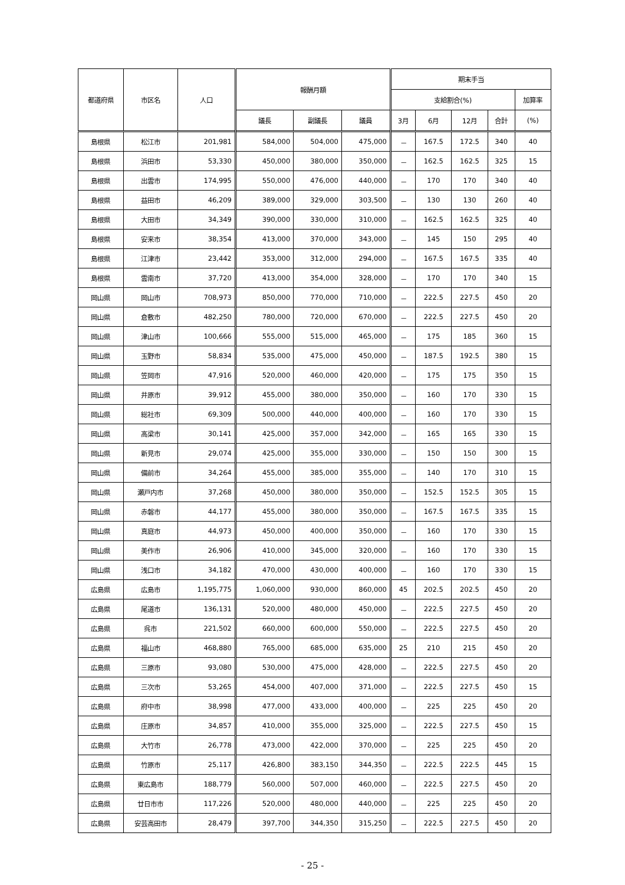| 都道府県 | 市区名 | 人口 | 報酬月額 | | | 期末手当 | | | | |
| --- | --- | --- | --- | --- | --- | --- | --- | --- | --- | --- |
| | | | | | | 支給割合(%) | | | | 加算率 |
| | | | 議長 | 副議長 | 議員 | 3月 | 6月 | 12月 | 合計 | (%) |
| 島根県 | 松江市 | 201,981 | 584,000 | 504,000 | 475,000 | － | 167.5 | 172.5 | 340 | 40 |
| 島根県 | 浜田市 | 53,330 | 450,000 | 380,000 | 350,000 | － | 162.5 | 162.5 | 325 | 15 |
| 島根県 | 出雲市 | 174,995 | 550,000 | 476,000 | 440,000 | － | 170 | 170 | 340 | 40 |
| 島根県 | 益田市 | 46,209 | 389,000 | 329,000 | 303,500 | － | 130 | 130 | 260 | 40 |
| 島根県 | 大田市 | 34,349 | 390,000 | 330,000 | 310,000 | － | 162.5 | 162.5 | 325 | 40 |
| 島根県 | 安来市 | 38,354 | 413,000 | 370,000 | 343,000 | － | 145 | 150 | 295 | 40 |
| 島根県 | 江津市 | 23,442 | 353,000 | 312,000 | 294,000 | － | 167.5 | 167.5 | 335 | 40 |
| 島根県 | 雲南市 | 37,720 | 413,000 | 354,000 | 328,000 | － | 170 | 170 | 340 | 15 |
| 岡山県 | 岡山市 | 708,973 | 850,000 | 770,000 | 710,000 | － | 222.5 | 227.5 | 450 | 20 |
| 岡山県 | 倉敷市 | 482,250 | 780,000 | 720,000 | 670,000 | － | 222.5 | 227.5 | 450 | 20 |
| 岡山県 | 津山市 | 100,666 | 555,000 | 515,000 | 465,000 | － | 175 | 185 | 360 | 15 |
| 岡山県 | 玉野市 | 58,834 | 535,000 | 475,000 | 450,000 | － | 187.5 | 192.5 | 380 | 15 |
| 岡山県 | 笠岡市 | 47,916 | 520,000 | 460,000 | 420,000 | － | 175 | 175 | 350 | 15 |
| 岡山県 | 井原市 | 39,912 | 455,000 | 380,000 | 350,000 | － | 160 | 170 | 330 | 15 |
| 岡山県 | 総社市 | 69,309 | 500,000 | 440,000 | 400,000 | － | 160 | 170 | 330 | 15 |
| 岡山県 | 高梁市 | 30,141 | 425,000 | 357,000 | 342,000 | － | 165 | 165 | 330 | 15 |
| 岡山県 | 新見市 | 29,074 | 425,000 | 355,000 | 330,000 | － | 150 | 150 | 300 | 15 |
| 岡山県 | 備前市 | 34,264 | 455,000 | 385,000 | 355,000 | － | 140 | 170 | 310 | 15 |
| 岡山県 | 瀬戸内市 | 37,268 | 450,000 | 380,000 | 350,000 | － | 152.5 | 152.5 | 305 | 15 |
| 岡山県 | 赤磐市 | 44,177 | 455,000 | 380,000 | 350,000 | － | 167.5 | 167.5 | 335 | 15 |
| 岡山県 | 真庭市 | 44,973 | 450,000 | 400,000 | 350,000 | － | 160 | 170 | 330 | 15 |
| 岡山県 | 美作市 | 26,906 | 410,000 | 345,000 | 320,000 | － | 160 | 170 | 330 | 15 |
| 岡山県 | 浅口市 | 34,182 | 470,000 | 430,000 | 400,000 | － | 160 | 170 | 330 | 15 |
| 広島県 | 広島市 | 1,195,775 | 1,060,000 | 930,000 | 860,000 | 45 | 202.5 | 202.5 | 450 | 20 |
| 広島県 | 尾道市 | 136,131 | 520,000 | 480,000 | 450,000 | － | 222.5 | 227.5 | 450 | 20 |
| 広島県 | 呉市 | 221,502 | 660,000 | 600,000 | 550,000 | － | 222.5 | 227.5 | 450 | 20 |
| 広島県 | 福山市 | 468,880 | 765,000 | 685,000 | 635,000 | 25 | 210 | 215 | 450 | 20 |
| 広島県 | 三原市 | 93,080 | 530,000 | 475,000 | 428,000 | － | 222.5 | 227.5 | 450 | 20 |
| 広島県 | 三次市 | 53,265 | 454,000 | 407,000 | 371,000 | － | 222.5 | 227.5 | 450 | 15 |
| 広島県 | 府中市 | 38,998 | 477,000 | 433,000 | 400,000 | － | 225 | 225 | 450 | 20 |
| 広島県 | 庄原市 | 34,857 | 410,000 | 355,000 | 325,000 | － | 222.5 | 227.5 | 450 | 15 |
| 広島県 | 大竹市 | 26,778 | 473,000 | 422,000 | 370,000 | － | 225 | 225 | 450 | 20 |
| 広島県 | 竹原市 | 25,117 | 426,800 | 383,150 | 344,350 | － | 222.5 | 222.5 | 445 | 15 |
| 広島県 | 東広島市 | 188,779 | 560,000 | 507,000 | 460,000 | － | 222.5 | 227.5 | 450 | 20 |
| 広島県 | 廿日市市 | 117,226 | 520,000 | 480,000 | 440,000 | － | 225 | 225 | 450 | 20 |
| 広島県 | 安芸高田市 | 28,479 | 397,700 | 344,350 | 315,250 | － | 222.5 | 227.5 | 450 | 20 |
- 25 -